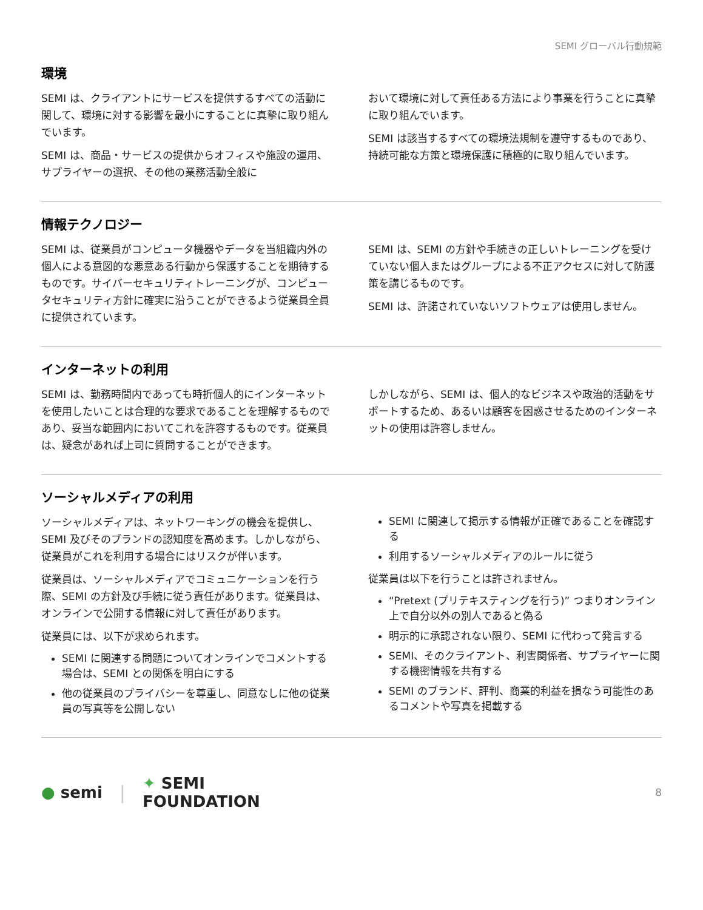SEMI グローバル行動規範
環境
SEMI は、クライアントにサービスを提供するすべての活動に関して、環境に対する影響を最小にすることに真摯に取り組んでいます。
SEMI は、商品・サービスの提供からオフィスや施設の運用、サプライヤーの選択、その他の業務活動全般に
おいて環境に対して責任ある方法により事業を行うことに真摯に取り組んでいます。
SEMI は該当するすべての環境法規制を遵守するものであり、持続可能な方策と環境保護に積極的に取り組んでいます。
情報テクノロジー
SEMI は、従業員がコンピュータ機器やデータを当組織内外の個人による意図的な悪意ある行動から保護することを期待するものです。サイバーセキュリティトレーニングが、コンピュータセキュリティ方針に確実に沿うことができるよう従業員全員に提供されています。
SEMI は、SEMI の方針や手続きの正しいトレーニングを受けていない個人またはグループによる不正アクセスに対して防護策を講じるものです。
SEMI は、許諾されていないソフトウェアは使用しません。
インターネットの利用
SEMI は、勤務時間内であっても時折個人的にインターネットを使用したいことは合理的な要求であることを理解するものであり、妥当な範囲内においてこれを許容するものです。従業員は、疑念があれば上司に質問することができます。
しかしながら、SEMI は、個人的なビジネスや政治的活動をサポートするため、あるいは顧客を困惑させるためのインターネットの使用は許容しません。
ソーシャルメディアの利用
ソーシャルメディアは、ネットワーキングの機会を提供し、SEMI 及びそのブランドの認知度を高めます。しかしながら、従業員がこれを利用する場合にはリスクが伴います。
従業員は、ソーシャルメディアでコミュニケーションを行う際、SEMI の方針及び手続に従う責任があります。従業員は、オンラインで公開する情報に対して責任があります。
従業員には、以下が求められます。
SEMI に関連する問題についてオンラインでコメントする場合は、SEMI との関係を明白にする
他の従業員のプライバシーを尊重し、同意なしに他の従業員の写真等を公開しない
SEMI に関連して掲示する情報が正確であることを確認する
利用するソーシャルメディアのルールに従う
従業員は以下を行うことは許されません。
“Pretext (プリテキスティングを行う)” つまりオンライン上で自分以外の別人であると偽る
明示的に承認されない限り、SEMI に代わって発言する
SEMI、そのクライアント、利害関係者、サプライヤーに関する機密情報を共有する
SEMI のブランド、評判、商業的利益を損なう可能性のあるコメントや写真を掲載する
● semi | ✦ SEMI
FOUNDATION 8